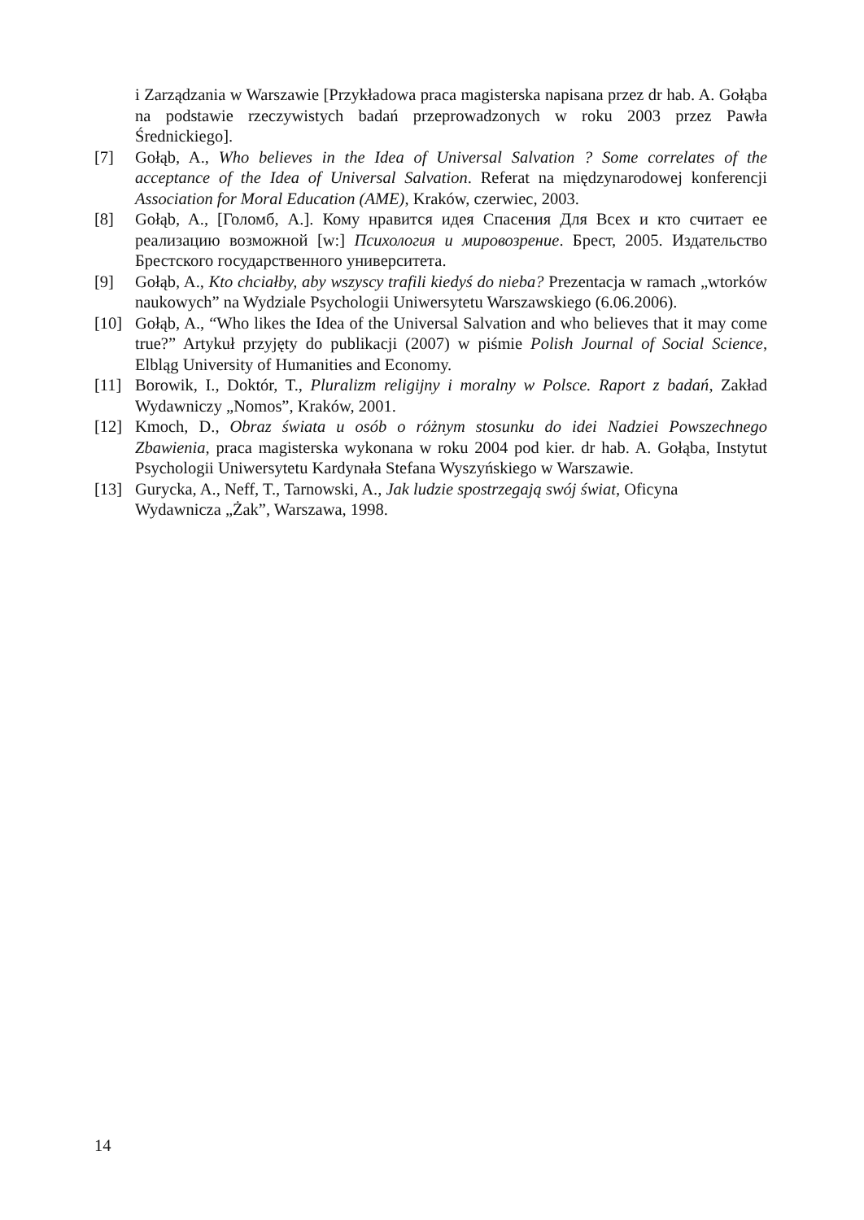i Zarządzania w Warszawie [Przykładowa praca magisterska napisana przez dr hab. A. Gołąba na podstawie rzeczywistych badań przeprowadzonych w roku 2003 przez Pawła Średnickiego].
[7] Gołąb, A., Who believes in the Idea of Universal Salvation ? Some correlates of the acceptance of the Idea of Universal Salvation. Referat na międzynarodowej konferencji Association for Moral Education (AME), Kraków, czerwiec, 2003.
[8] Gołąb, A., [Голомб, А.]. Кому нравится идея Спасения Для Всех и кто считает ее реализацию возможной [w:] Психология и мировозрение. Брест, 2005. Издательство Брестского государственного университета.
[9] Gołąb, A., Kto chciałby, aby wszyscy trafili kiedyś do nieba? Prezentacja w ramach „wtorków naukowych” na Wydziale Psychologii Uniwersytetu Warszawskiego (6.06.2006).
[10] Gołąb, A., “Who likes the Idea of the Universal Salvation and who believes that it may come true?” Artykuł przyjęty do publikacji (2007) w piśmie Polish Journal of Social Science, Elbląg University of Humanities and Economy.
[11] Borowik, I., Doktór, T., Pluralizm religijny i moralny w Polsce. Raport z badań, Zakład Wydawniczy „Nomos”, Kraków, 2001.
[12] Kmoch, D., Obraz świata u osób o różnym stosunku do idei Nadziei Powszechnego Zbawienia, praca magisterska wykonana w roku 2004 pod kier. dr hab. A. Gołąba, Instytut Psychologii Uniwersytetu Kardynała Stefana Wyszyńskiego w Warszawie.
[13] Gurycka, A., Neff, T., Tarnowski, A., Jak ludzie spostrzegają swój świat, Oficyna Wydawnicza „Żak”, Warszawa, 1998.
14